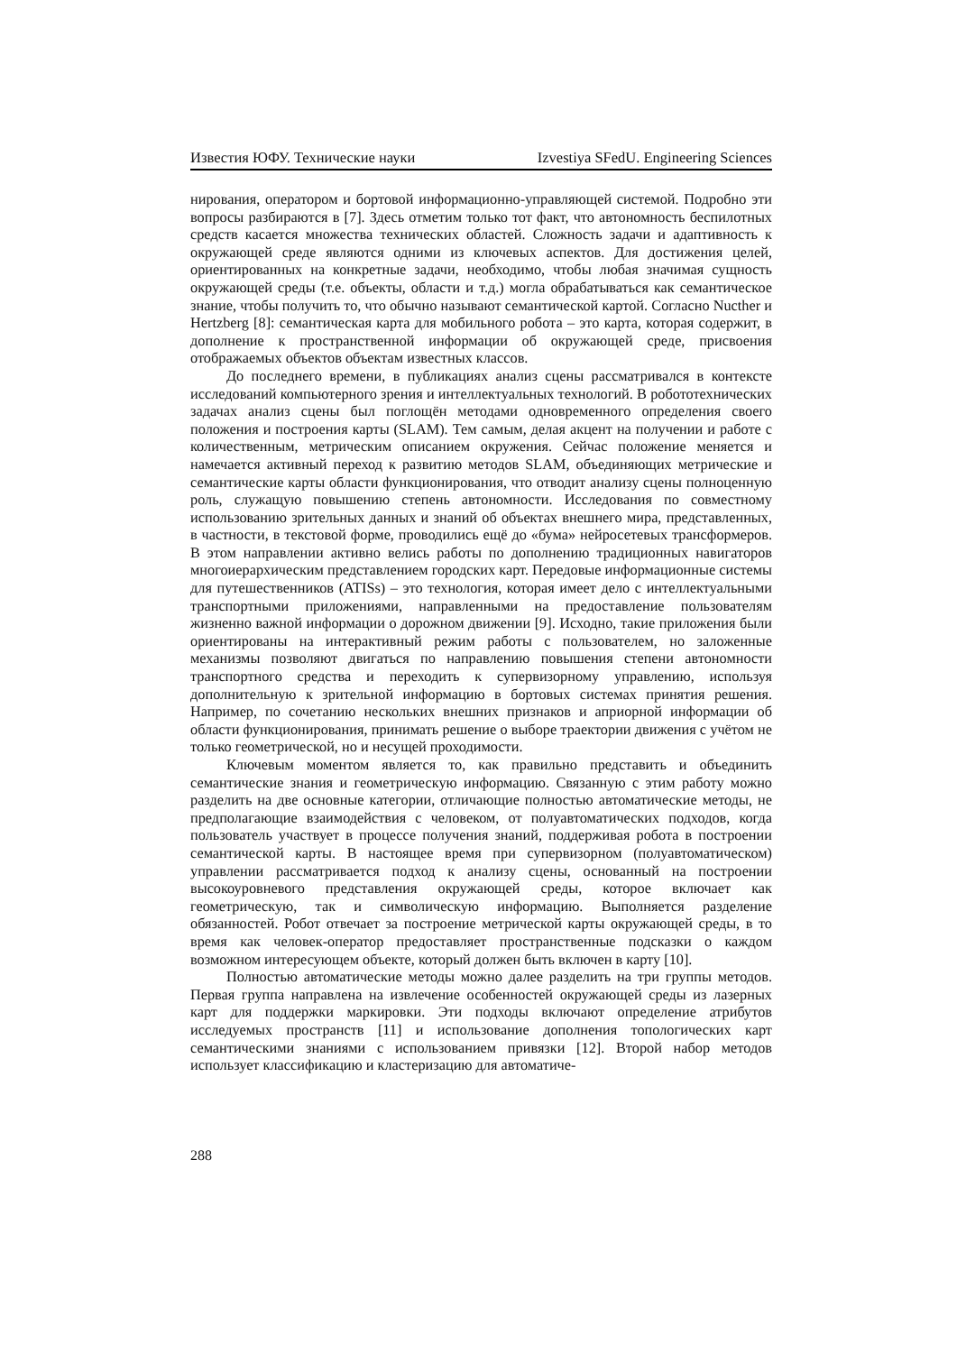Известия ЮФУ. Технические науки Izvestiya SFedU. Engineering Sciences
нирования, оператором и бортовой информационно-управляющей системой. Подробно эти вопросы разбираются в [7]. Здесь отметим только тот факт, что автономность беспилотных средств касается множества технических областей. Сложность задачи и адаптивность к окружающей среде являются одними из ключевых аспектов. Для достижения целей, ориентированных на конкретные задачи, необходимо, чтобы любая значимая сущность окружающей среды (т.е. объекты, области и т.д.) могла обрабатываться как семантическое знание, чтобы получить то, что обычно называют семантической картой. Согласно Nucther и Hertzberg [8]: семантическая карта для мобильного робота – это карта, которая содержит, в дополнение к пространственной информации об окружающей среде, присвоения отображаемых объектов объектам известных классов.
До последнего времени, в публикациях анализ сцены рассматривался в контексте исследований компьютерного зрения и интеллектуальных технологий. В робототехнических задачах анализ сцены был поглощён методами одновременного определения своего положения и построения карты (SLAM). Тем самым, делая акцент на получении и работе с количественным, метрическим описанием окружения. Сейчас положение меняется и намечается активный переход к развитию методов SLAM, объединяющих метрические и семантические карты области функционирования, что отводит анализу сцены полноценную роль, служащую повышению степень автономности. Исследования по совместному использованию зрительных данных и знаний об объектах внешнего мира, представленных, в частности, в текстовой форме, проводились ещё до «бума» нейросетевых трансформеров. В этом направлении активно велись работы по дополнению традиционных навигаторов многоиерархическим представлением городских карт. Передовые информационные системы для путешественников (ATISs) – это технология, которая имеет дело с интеллектуальными транспортными приложениями, направленными на предоставление пользователям жизненно важной информации о дорожном движении [9]. Исходно, такие приложения были ориентированы на интерактивный режим работы с пользователем, но заложенные механизмы позволяют двигаться по направлению повышения степени автономности транспортного средства и переходить к супервизорному управлению, используя дополнительную к зрительной информацию в бортовых системах принятия решения. Например, по сочетанию нескольких внешних признаков и априорной информации об области функционирования, принимать решение о выборе траектории движения с учётом не только геометрической, но и несущей проходимости.
Ключевым моментом является то, как правильно представить и объединить семантические знания и геометрическую информацию. Связанную с этим работу можно разделить на две основные категории, отличающие полностью автоматические методы, не предполагающие взаимодействия с человеком, от полуавтоматических подходов, когда пользователь участвует в процессе получения знаний, поддерживая робота в построении семантической карты. В настоящее время при супервизорном (полуавтоматическом) управлении рассматривается подход к анализу сцены, основанный на построении высокоуровневого представления окружающей среды, которое включает как геометрическую, так и символическую информацию. Выполняется разделение обязанностей. Робот отвечает за построение метрической карты окружающей среды, в то время как человек-оператор предоставляет пространственные подсказки о каждом возможном интересующем объекте, который должен быть включен в карту [10].
Полностью автоматические методы можно далее разделить на три группы методов. Первая группа направлена на извлечение особенностей окружающей среды из лазерных карт для поддержки маркировки. Эти подходы включают определение атрибутов исследуемых пространств [11] и использование дополнения топологических карт семантическими знаниями с использованием привязки [12]. Второй набор методов использует классификацию и кластеризацию для автоматиче-
288